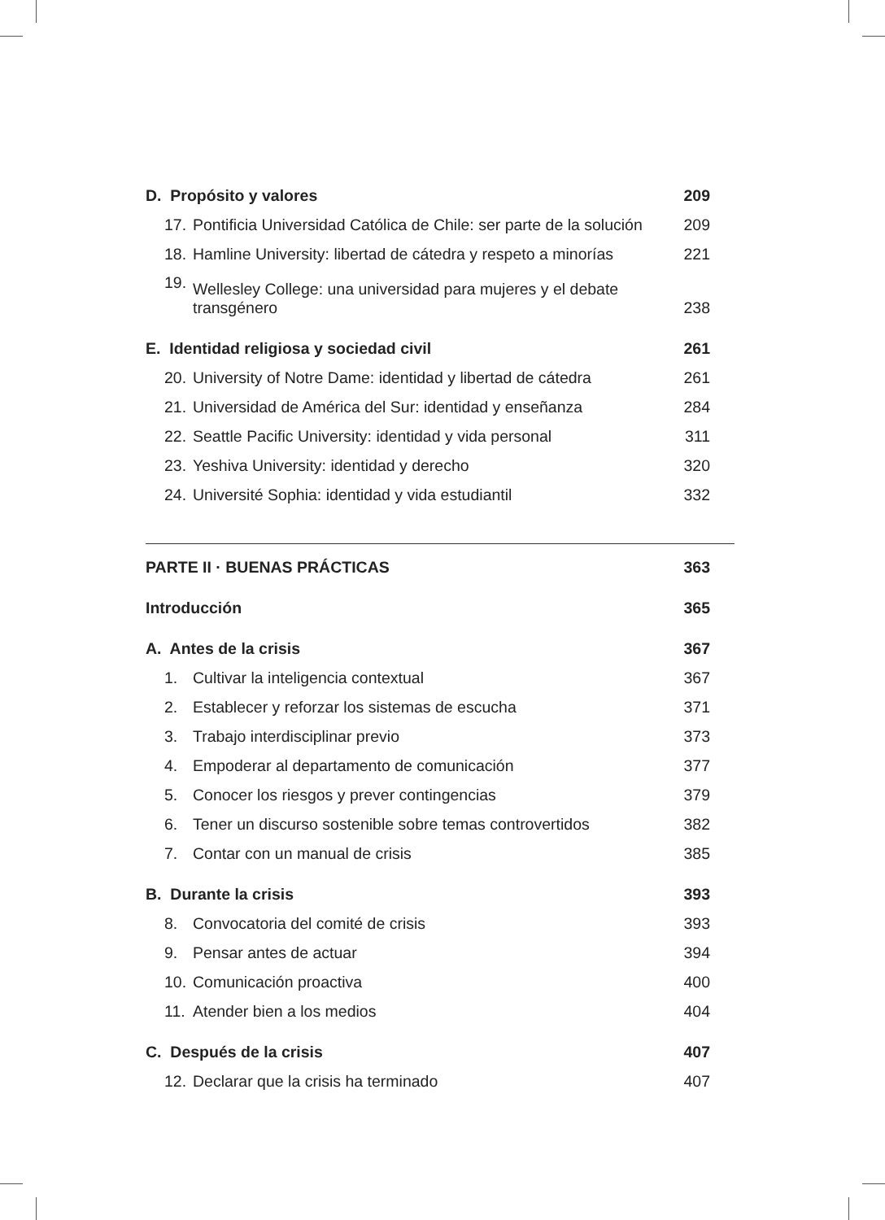D. Propósito y valores 209
17. Pontificia Universidad Católica de Chile: ser parte de la solución 209
18. Hamline University: libertad de cátedra y respeto a minorías 221
19. Wellesley College: una universidad para mujeres y el debate
transgénero 238
E. Identidad religiosa y sociedad civil 261
20. University of Notre Dame: identidad y libertad de cátedra 261
21. Universidad de América del Sur: identidad y enseñanza 284
22. Seattle Pacific University: identidad y vida personal 311
23. Yeshiva University: identidad y derecho 320
24. Université Sophia: identidad y vida estudiantil 332
PARTE II · BUENAS PRÁCTICAS 363
Introducción 365
A. Antes de la crisis 367
1. Cultivar la inteligencia contextual 367
2. Establecer y reforzar los sistemas de escucha 371
3. Trabajo interdisciplinar previo 373
4. Empoderar al departamento de comunicación 377
5. Conocer los riesgos y prever contingencias 379
6. Tener un discurso sostenible sobre temas controvertidos 382
7. Contar con un manual de crisis 385
B. Durante la crisis 393
8. Convocatoria del comité de crisis 393
9. Pensar antes de actuar 394
10. Comunicación proactiva 400
11. Atender bien a los medios 404
C. Después de la crisis 407
12. Declarar que la crisis ha terminado 407